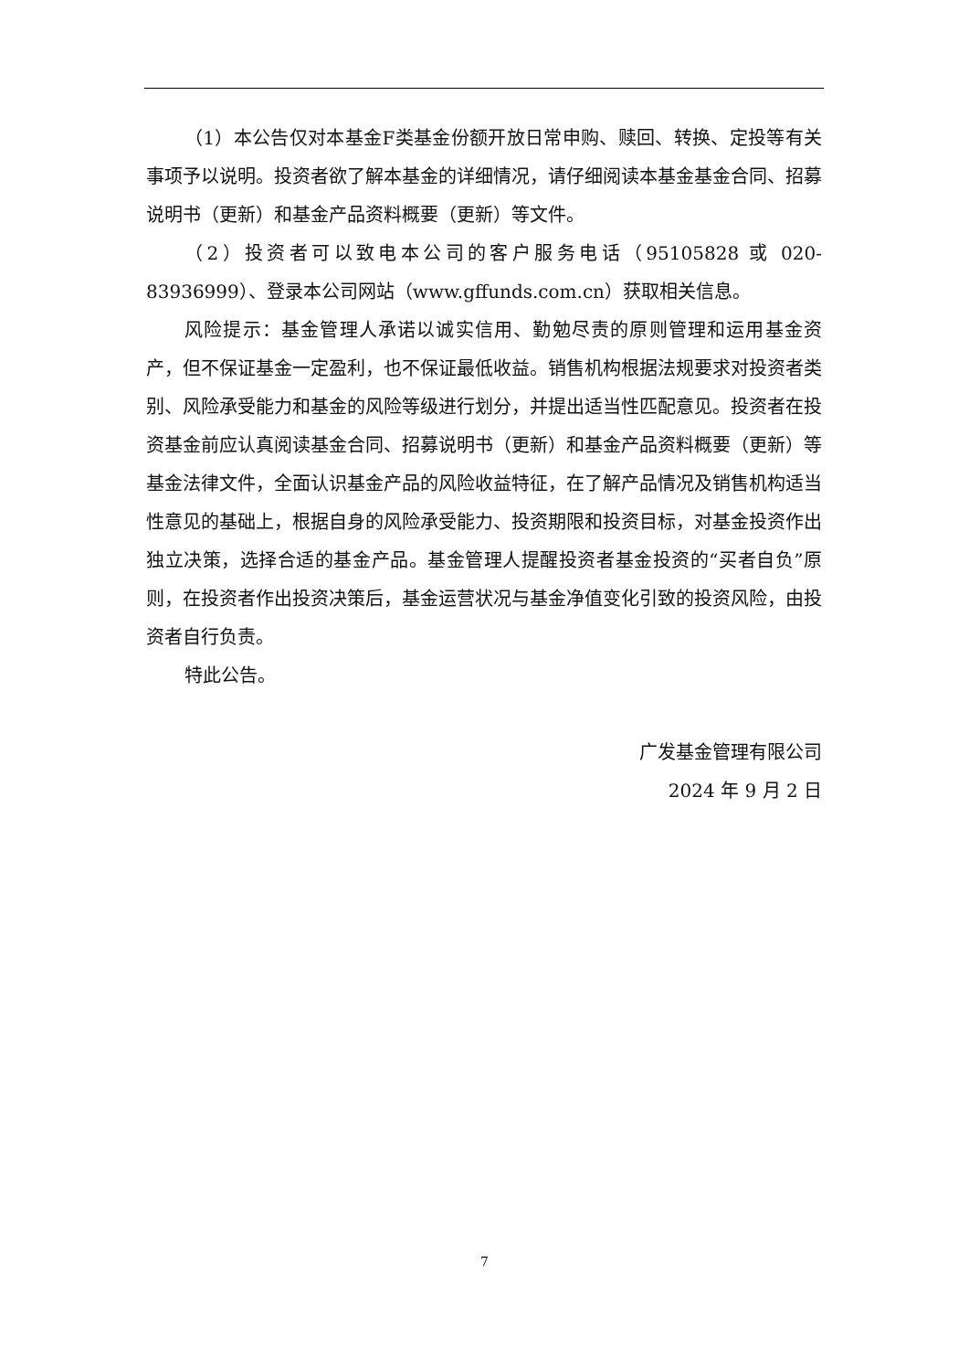（1）本公告仅对本基金F类基金份额开放日常申购、赎回、转换、定投等有关事项予以说明。投资者欲了解本基金的详细情况，请仔细阅读本基金基金合同、招募说明书（更新）和基金产品资料概要（更新）等文件。
（2）投资者可以致电本公司的客户服务电话（95105828 或 020-83936999）、登录本公司网站（www.gffunds.com.cn）获取相关信息。
风险提示：基金管理人承诺以诚实信用、勤勉尽责的原则管理和运用基金资产，但不保证基金一定盈利，也不保证最低收益。销售机构根据法规要求对投资者类别、风险承受能力和基金的风险等级进行划分，并提出适当性匹配意见。投资者在投资基金前应认真阅读基金合同、招募说明书（更新）和基金产品资料概要（更新）等基金法律文件，全面认识基金产品的风险收益特征，在了解产品情况及销售机构适当性意见的基础上，根据自身的风险承受能力、投资期限和投资目标，对基金投资作出独立决策，选择合适的基金产品。基金管理人提醒投资者基金投资的“买者自负”原则，在投资者作出投资决策后，基金运营状况与基金净值变化引致的投资风险，由投资者自行负责。
特此公告。
广发基金管理有限公司
2024 年 9 月 2 日
7